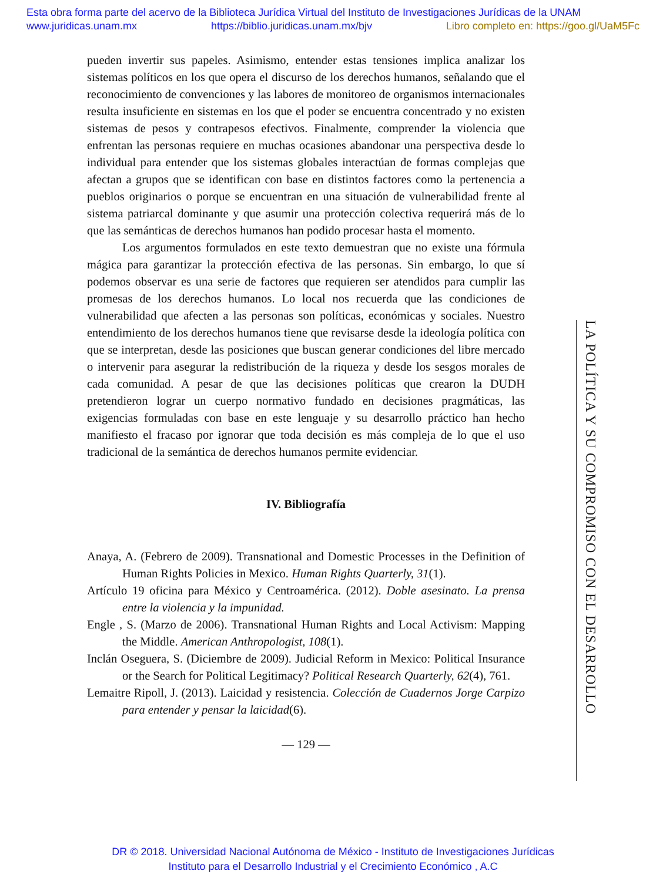Esta obra forma parte del acervo de la Biblioteca Jurídica Virtual del Instituto de Investigaciones Jurídicas de la UNAM
www.juridicas.unam.mx https://biblio.juridicas.unam.mx/bjv Libro completo en: https://goo.gl/UaM5Fc
pueden invertir sus papeles. Asimismo, entender estas tensiones implica analizar los sistemas políticos en los que opera el discurso de los derechos humanos, señalando que el reconocimiento de convenciones y las labores de monitoreo de organismos internacionales resulta insuficiente en sistemas en los que el poder se encuentra concentrado y no existen sistemas de pesos y contrapesos efectivos. Finalmente, comprender la violencia que enfrentan las personas requiere en muchas ocasiones abandonar una perspectiva desde lo individual para entender que los sistemas globales interactúan de formas complejas que afectan a grupos que se identifican con base en distintos factores como la pertenencia a pueblos originarios o porque se encuentran en una situación de vulnerabilidad frente al sistema patriarcal dominante y que asumir una protección colectiva requerirá más de lo que las semánticas de derechos humanos han podido procesar hasta el momento.
Los argumentos formulados en este texto demuestran que no existe una fórmula mágica para garantizar la protección efectiva de las personas. Sin embargo, lo que sí podemos observar es una serie de factores que requieren ser atendidos para cumplir las promesas de los derechos humanos. Lo local nos recuerda que las condiciones de vulnerabilidad que afecten a las personas son políticas, económicas y sociales. Nuestro entendimiento de los derechos humanos tiene que revisarse desde la ideología política con que se interpretan, desde las posiciones que buscan generar condiciones del libre mercado o intervenir para asegurar la redistribución de la riqueza y desde los sesgos morales de cada comunidad. A pesar de que las decisiones políticas que crearon la DUDH pretendieron lograr un cuerpo normativo fundado en decisiones pragmáticas, las exigencias formuladas con base en este lenguaje y su desarrollo práctico han hecho manifiesto el fracaso por ignorar que toda decisión es más compleja de lo que el uso tradicional de la semántica de derechos humanos permite evidenciar.
IV. Bibliografía
Anaya, A. (Febrero de 2009). Transnational and Domestic Processes in the Definition of Human Rights Policies in Mexico. Human Rights Quarterly, 31(1).
Artículo 19 oficina para México y Centroamérica. (2012). Doble asesinato. La prensa entre la violencia y la impunidad.
Engle , S. (Marzo de 2006). Transnational Human Rights and Local Activism: Mapping the Middle. American Anthropologist, 108(1).
Inclán Oseguera, S. (Diciembre de 2009). Judicial Reform in Mexico: Political Insurance or the Search for Political Legitimacy? Political Research Quarterly, 62(4), 761.
Lemaitre Ripoll, J. (2013). Laicidad y resistencia. Colección de Cuadernos Jorge Carpizo para entender y pensar la laicidad(6).
— 129 —
LA POLÍTICA Y SU COMPROMISO CON EL DESARROLLO
DR © 2018. Universidad Nacional Autónoma de México - Instituto de Investigaciones Jurídicas
Instituto para el Desarrollo Industrial y el Crecimiento Económico , A.C